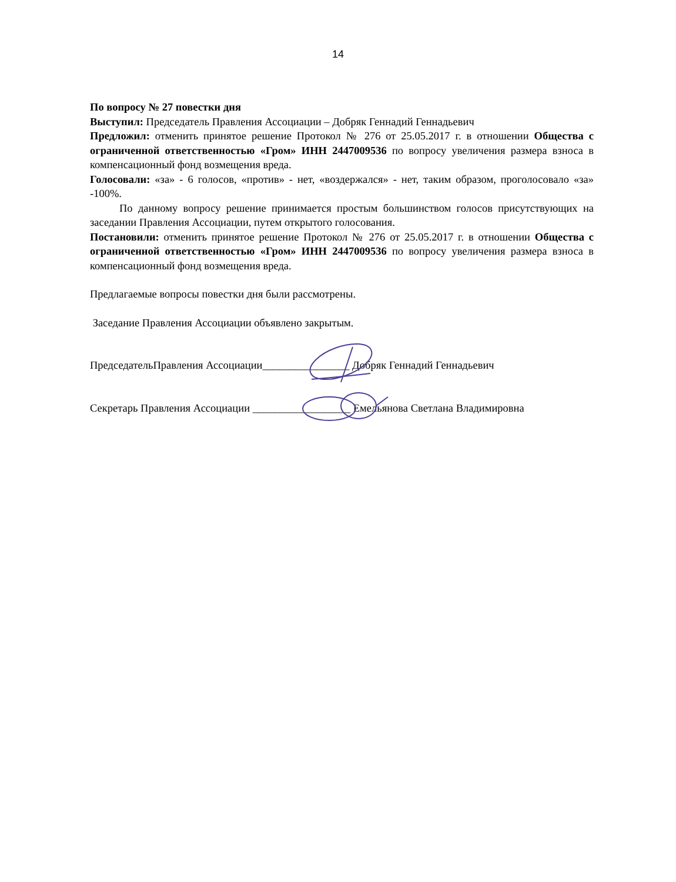14
По вопросу № 27 повестки дня
Выступил: Председатель Правления Ассоциации – Добряк Геннадий Геннадьевич
Предложил: отменить принятое решение Протокол № 276 от 25.05.2017 г. в отношении Общества с ограниченной ответственностью «Гром» ИНН 2447009536 по вопросу увеличения размера взноса в компенсационный фонд возмещения вреда.
Голосовали: «за» - 6 голосов, «против» - нет, «воздержался» - нет, таким образом, проголосовало «за» -100%.
По данному вопросу решение принимается простым большинством голосов присутствующих на заседании Правления Ассоциации, путем открытого голосования.
Постановили: отменить принятое решение Протокол № 276 от 25.05.2017 г. в отношении Общества с ограниченной ответственностью «Гром» ИНН 2447009536 по вопросу увеличения размера взноса в компенсационный фонд возмещения вреда.
Предлагаемые вопросы повестки дня были рассмотрены.
Заседание Правления Ассоциации объявлено закрытым.
ПредседательПравления Ассоциации________________ Добряк Геннадий Геннадьевич
Секретарь Правления Ассоциации __________________ Емельянова Светлана Владимировна